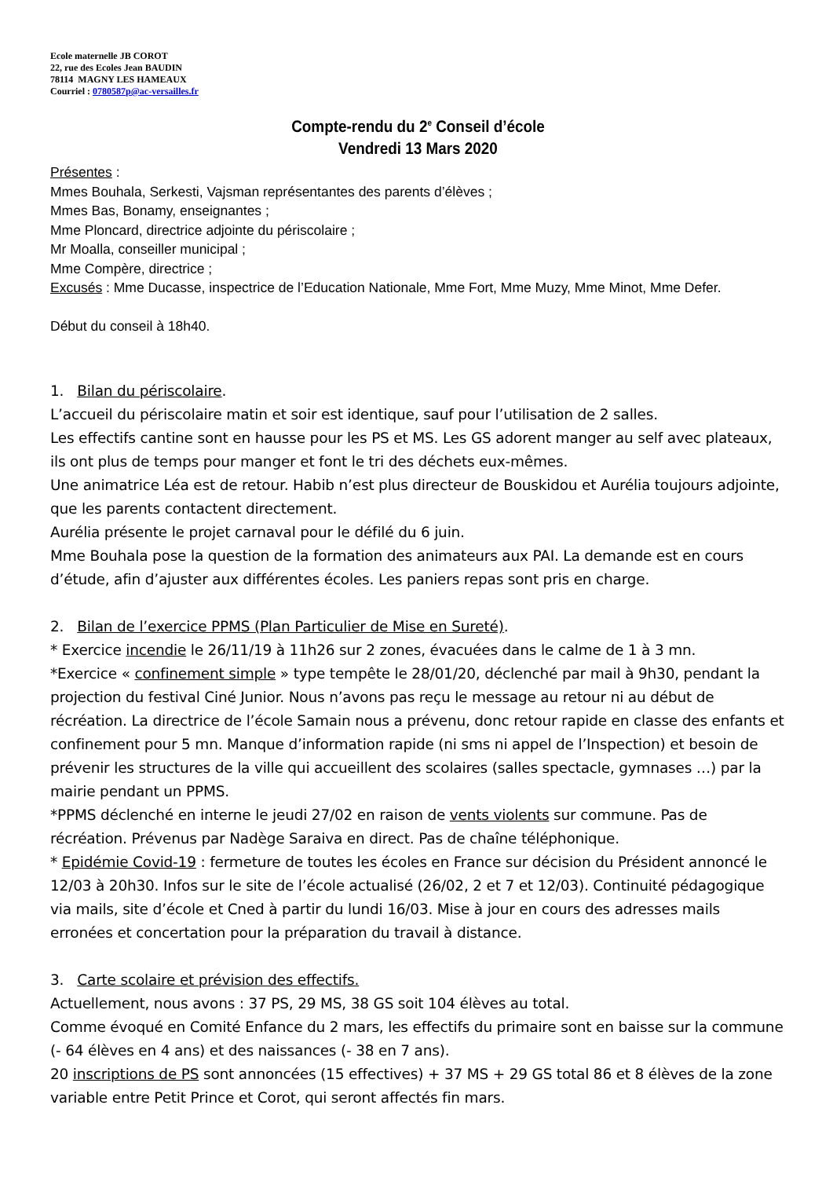Ecole maternelle JB COROT
22, rue des Ecoles Jean BAUDIN
78114 MAGNY LES HAMEAUX
Courriel : 0780587p@ac-versailles.fr
Compte-rendu du 2<sup>e</sup> Conseil d’école
Vendredi 13 Mars 2020
Présentes :
Mmes Bouhala, Serkesti, Vajsman représentantes des parents d’élèves ;
Mmes Bas, Bonamy, enseignantes ;
Mme Ploncard, directrice adjointe du périscolaire ;
Mr Moalla, conseiller municipal ;
Mme Compère, directrice ;
Excusés : Mme Ducasse, inspectrice de l’Education Nationale, Mme Fort, Mme Muzy, Mme Minot, Mme Defer.
Début du conseil à 18h40.
1. Bilan du périscolaire.
L’accueil du périscolaire matin et soir est identique, sauf pour l’utilisation de 2 salles.
Les effectifs cantine sont en hausse pour les PS et MS. Les GS adorent manger au self avec plateaux, ils ont plus de temps pour manger et font le tri des déchets eux-mêmes.
Une animatrice Léa est de retour. Habib n’est plus directeur de Bouskidou et Aurélia toujours adjointe, que les parents contactent directement.
Aurélia présente le projet carnaval pour le défilé du 6 juin.
Mme Bouhala pose la question de la formation des animateurs aux PAI. La demande est en cours d’étude, afin d’ajuster aux différentes écoles. Les paniers repas sont pris en charge.
2. Bilan de l’exercice PPMS (Plan Particulier de Mise en Sureté).
* Exercice incendie le 26/11/19 à 11h26 sur 2 zones, évacuées dans le calme de 1 à 3 mn.
*Exercice « confinement simple » type tempête le 28/01/20, déclenché par mail à 9h30, pendant la projection du festival Ciné Junior. Nous n’avons pas reçu le message au retour ni au début de récréation. La directrice de l’école Samain nous a prévenu, donc retour rapide en classe des enfants et confinement pour 5 mn. Manque d’information rapide (ni sms ni appel de l’Inspection) et besoin de prévenir les structures de la ville qui accueillent des scolaires (salles spectacle, gymnases …) par la mairie pendant un PPMS.
*PPMS déclenché en interne le jeudi 27/02 en raison de vents violents sur commune. Pas de récréation. Prévenus par Nadège Saraiva en direct. Pas de chaîne téléphonique.
* Epidémie Covid-19 : fermeture de toutes les écoles en France sur décision du Président annoncé le 12/03 à 20h30. Infos sur le site de l’école actualisé (26/02, 2 et 7 et 12/03). Continuité pédagogique via mails, site d’école et Cned à partir du lundi 16/03. Mise à jour en cours des adresses mails erronées et concertation pour la préparation du travail à distance.
3. Carte scolaire et prévision des effectifs.
Actuellement, nous avons : 37 PS, 29 MS, 38 GS soit 104 élèves au total.
Comme évoqué en Comité Enfance du 2 mars, les effectifs du primaire sont en baisse sur la commune (- 64 élèves en 4 ans) et des naissances (- 38 en 7 ans).
20 inscriptions de PS sont annoncées (15 effectives) + 37 MS + 29 GS total 86 et 8 élèves de la zone variable entre Petit Prince et Corot, qui seront affectés fin mars.